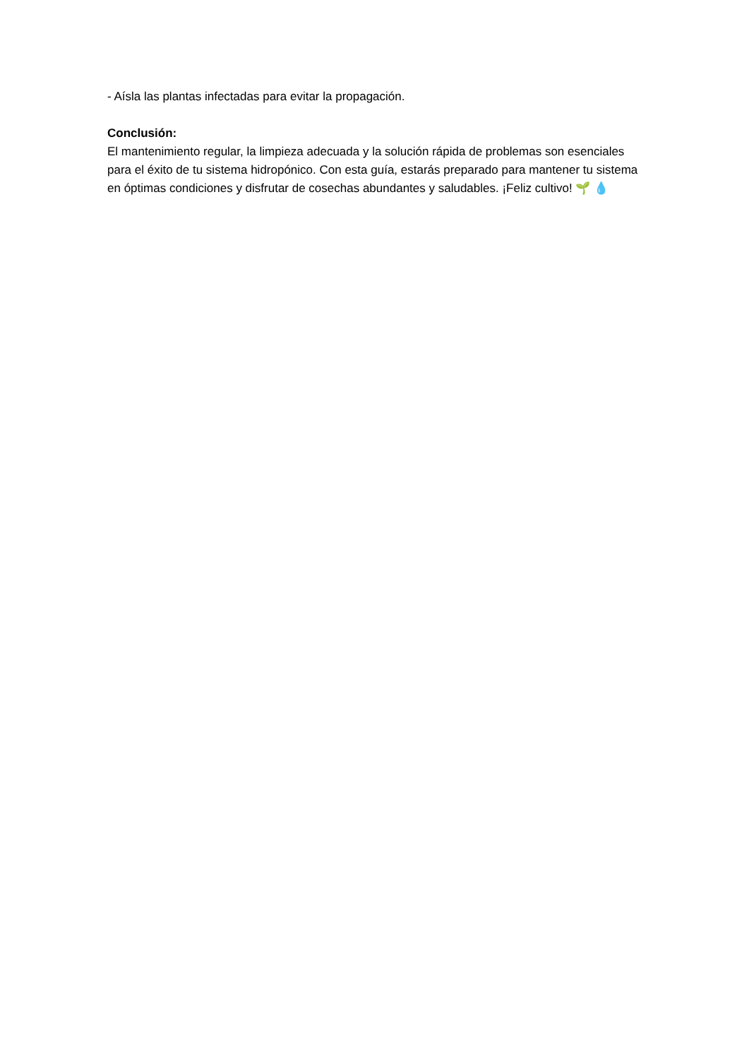- Aísla las plantas infectadas para evitar la propagación.
Conclusión:
El mantenimiento regular, la limpieza adecuada y la solución rápida de problemas son esenciales para el éxito de tu sistema hidropónico. Con esta guía, estarás preparado para mantener tu sistema en óptimas condiciones y disfrutar de cosechas abundantes y saludables. ¡Feliz cultivo! 🌱 💧